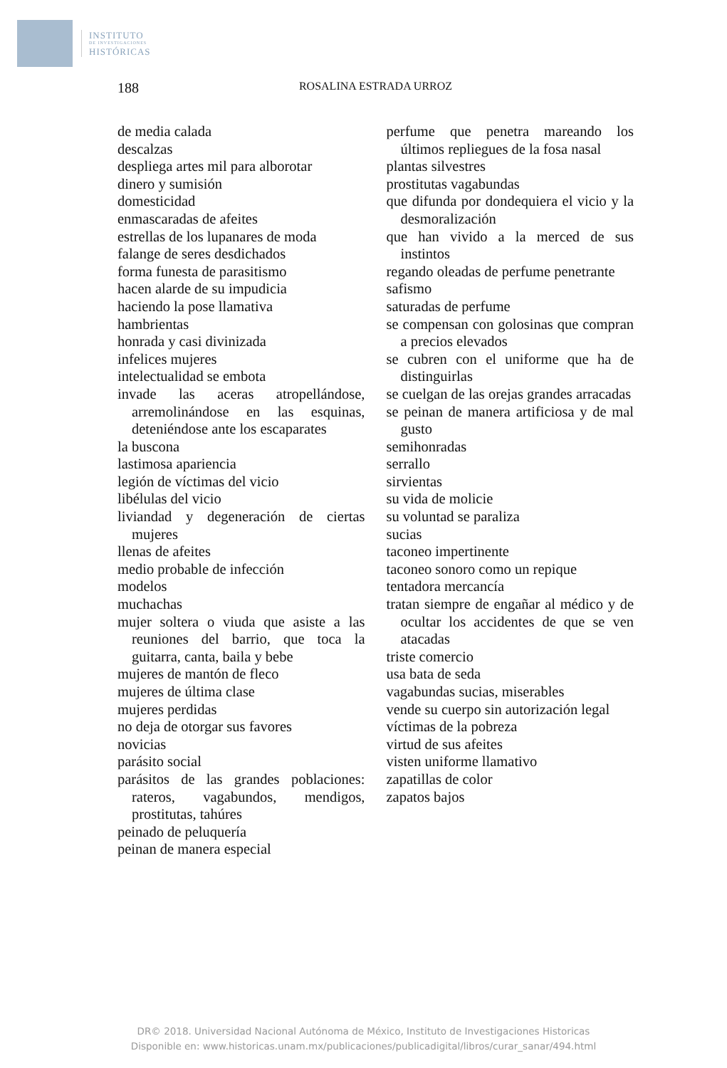INSTITUTO
DE INVESTIGACIONES
HISTÓRICAS
188 ROSALINA ESTRADA URROZ
de media calada
descalzas
despliega artes mil para alborotar
dinero y sumisión
domesticidad
enmascaradas de afeites
estrellas de los lupanares de moda
falange de seres desdichados
forma funesta de parasitismo
hacen alarde de su impudicia
haciendo la pose llamativa
hambrientas
honrada y casi divinizada
infelices mujeres
intelectualidad se embota
invade las aceras atropellándose, arremolinándose en las esquinas, deteniéndose ante los escaparates
la buscona
lastimosa apariencia
legión de víctimas del vicio
libélulas del vicio
liviandad y degeneración de ciertas mujeres
llenas de afeites
medio probable de infección
modelos
muchachas
mujer soltera o viuda que asiste a las reuniones del barrio, que toca la guitarra, canta, baila y bebe
mujeres de mantón de fleco
mujeres de última clase
mujeres perdidas
no deja de otorgar sus favores
novicias
parásito social
parásitos de las grandes poblaciones: rateros, vagabundos, mendigos, prostitutas, tahúres
peinado de peluquería
peinan de manera especial
perfume que penetra mareando los últimos repliegues de la fosa nasal
plantas silvestres
prostitutas vagabundas
que difunda por dondequiera el vicio y la desmoralización
que han vivido a la merced de sus instintos
regando oleadas de perfume penetrante
safismo
saturadas de perfume
se compensan con golosinas que compran a precios elevados
se cubren con el uniforme que ha de distinguirlas
se cuelgan de las orejas grandes arracadas
se peinan de manera artificiosa y de mal gusto
semihonradas
serrallo
sirvientas
su vida de molicie
su voluntad se paraliza
sucias
taconeo impertinente
taconeo sonoro como un repique
tentadora mercancía
tratan siempre de engañar al médico y de ocultar los accidentes de que se ven atacadas
triste comercio
usa bata de seda
vagabundas sucias, miserables
vende su cuerpo sin autorización legal
víctimas de la pobreza
virtud de sus afeites
visten uniforme llamativo
zapatillas de color
zapatos bajos
DR© 2018. Universidad Nacional Autónoma de México, Instituto de Investigaciones Historicas
Disponible en: www.historicas.unam.mx/publicaciones/publicadigital/libros/curar_sanar/494.html